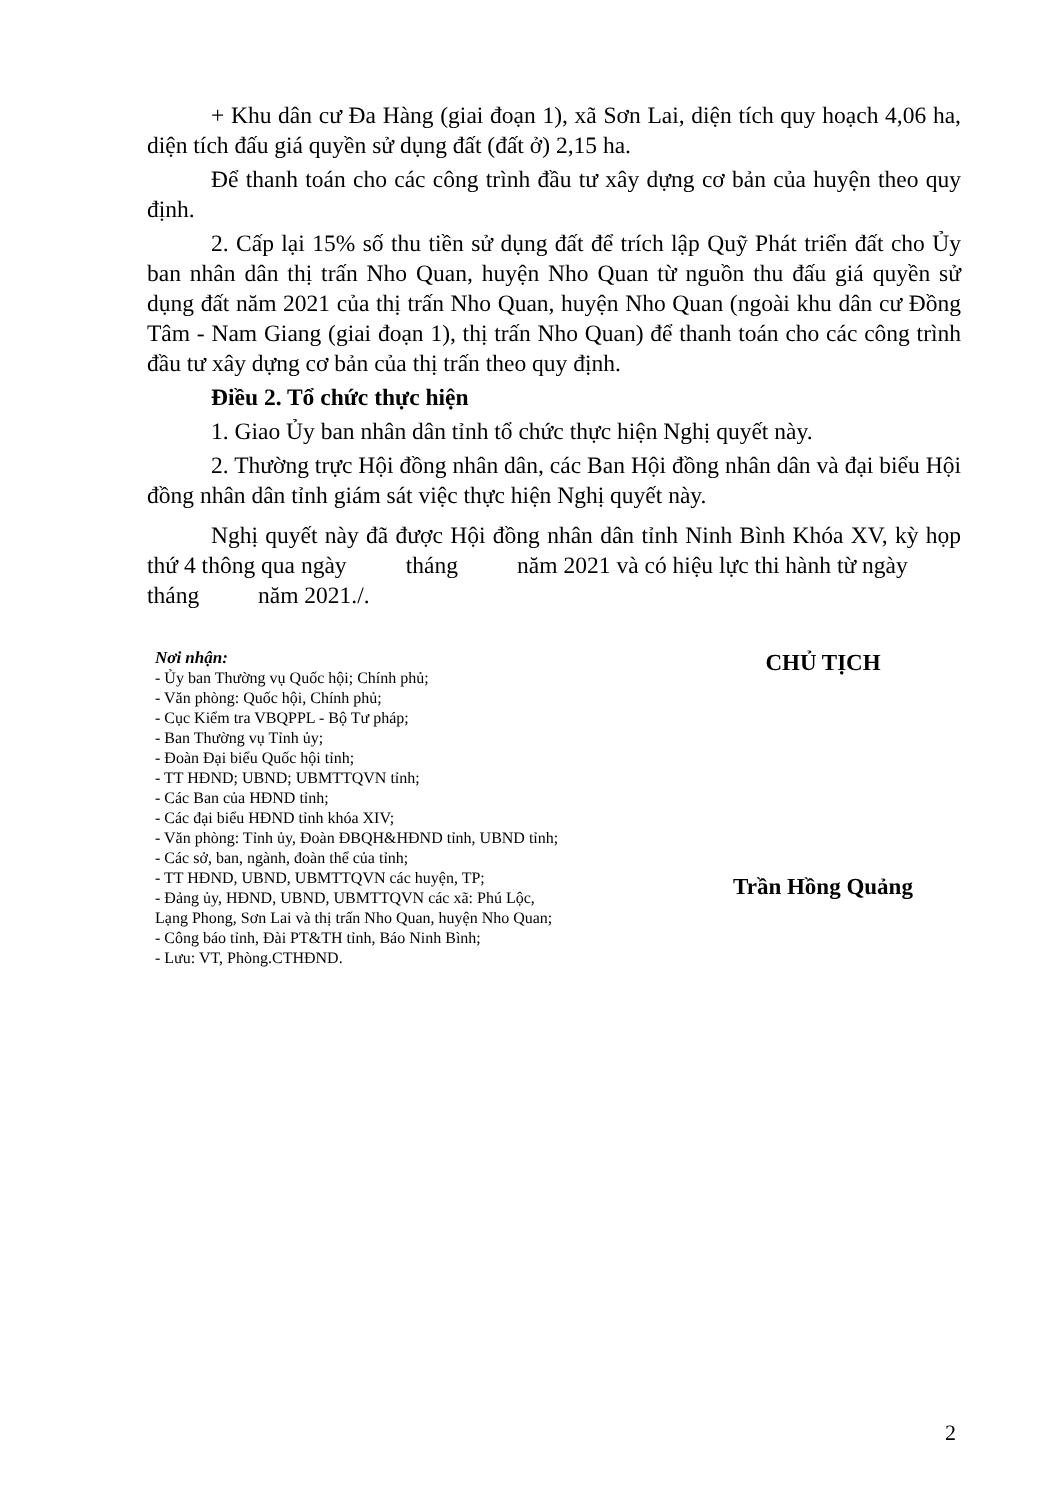+ Khu dân cư Đa Hàng (giai đoạn 1), xã Sơn Lai, diện tích quy hoạch 4,06 ha, diện tích đấu giá quyền sử dụng đất (đất ở) 2,15 ha.
Để thanh toán cho các công trình đầu tư xây dựng cơ bản của huyện theo quy định.
2. Cấp lại 15% số thu tiền sử dụng đất để trích lập Quỹ Phát triển đất cho Ủy ban nhân dân thị trấn Nho Quan, huyện Nho Quan từ nguồn thu đấu giá quyền sử dụng đất năm 2021 của thị trấn Nho Quan, huyện Nho Quan (ngoài khu dân cư Đồng Tâm - Nam Giang (giai đoạn 1), thị trấn Nho Quan) để thanh toán cho các công trình đầu tư xây dựng cơ bản của thị trấn theo quy định.
Điều 2. Tổ chức thực hiện
1. Giao Ủy ban nhân dân tỉnh tổ chức thực hiện Nghị quyết này.
2. Thường trực Hội đồng nhân dân, các Ban Hội đồng nhân dân và đại biểu Hội đồng nhân dân tỉnh giám sát việc thực hiện Nghị quyết này.
Nghị quyết này đã được Hội đồng nhân dân tỉnh Ninh Bình Khóa XV, kỳ họp thứ 4 thông qua ngày tháng năm 2021 và có hiệu lực thi hành từ ngày tháng năm 2021./.
Nơi nhận:
- Ủy ban Thường vụ Quốc hội; Chính phủ;
- Văn phòng: Quốc hội, Chính phủ;
- Cục Kiểm tra VBQPPL - Bộ Tư pháp;
- Ban Thường vụ Tỉnh ủy;
- Đoàn Đại biểu Quốc hội tỉnh;
- TT HĐND; UBND; UBMTTQVN tỉnh;
- Các Ban của HĐND tỉnh;
- Các đại biểu HĐND tỉnh khóa XIV;
- Văn phòng: Tỉnh ủy, Đoàn ĐBQH&HĐND tỉnh, UBND tỉnh;
- Các sở, ban, ngành, đoàn thể của tỉnh;
- TT HĐND, UBND, UBMTTQVN các huyện, TP;
- Đảng ủy, HĐND, UBND, UBMTTQVN các xã: Phú Lộc,
Lạng Phong, Sơn Lai và thị trấn Nho Quan, huyện Nho Quan;
- Công báo tỉnh, Đài PT&TH tỉnh, Báo Ninh Bình;
- Lưu: VT, Phòng.CTHĐND.
CHỦ TỊCH
Trần Hồng Quảng
2